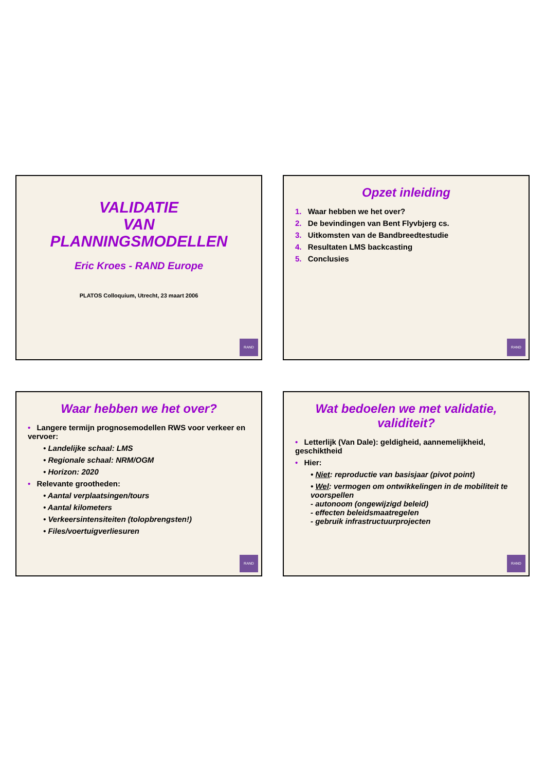VALIDATIE
VAN
PLANNINGSMODELLEN
Eric Kroes - RAND Europe
PLATOS Colloquium, Utrecht, 23 maart 2006
RAND
Opzet inleiding
1. Waar hebben we het over?
2. De bevindingen van Bent Flyvbjerg cs.
3. Uitkomsten van de Bandbreedtestudie
4. Resultaten LMS backcasting
5. Conclusies
RAND
Waar hebben we het over?
• Langere termijn prognosemodellen RWS voor verkeer en vervoer:
• Landelijke schaal: LMS
• Regionale schaal: NRM/OGM
• Horizon: 2020
• Relevante grootheden:
• Aantal verplaatsingen/tours
• Aantal kilometers
• Verkeersintensiteiten (tolopbrengsten!)
• Files/voertuigverliesuren
RAND
Wat bedoelen we met validatie, validiteit?
• Letterlijk (Van Dale): geldigheid, aannemelijkheid, geschiktheid
• Hier:
• Niet: reproductie van basisjaar (pivot point)
• Wel: vermogen om ontwikkelingen in de mobiliteit te voorspellen
- autonoom (ongewijzigd beleid)
- effecten beleidsmaatregelen
- gebruik infrastructuurprojecten
RAND